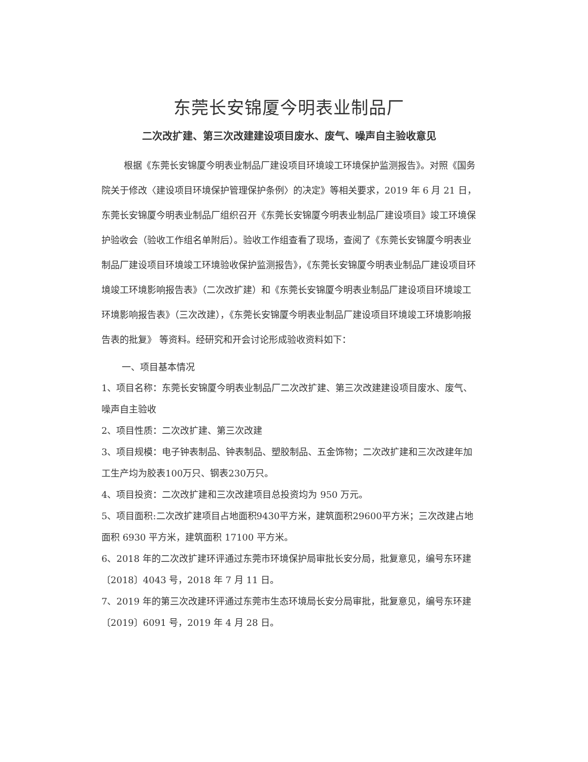东莞长安锦厦今明表业制品厂
二次改扩建、第三次改建建设项目废水、废气、噪声自主验收意见
根据《东莞长安锦厦今明表业制品厂建设项目环境竣工环境保护监测报告》。对照《国务院关于修改〈建设项目环境保护管理保护条例〉的决定》等相关要求，2019 年 6 月 21 日，东莞长安锦厦今明表业制品厂组织召开《东莞长安锦厦今明表业制品厂建设项目》竣工环境保护验收会（验收工作组名单附后）。验收工作组查看了现场，查阅了《东莞长安锦厦今明表业制品厂建设项目环境竣工环境验收保护监测报告》，《东莞长安锦厦今明表业制品厂建设项目环境竣工环境影响报告表》（二次改扩建）和《东莞长安锦厦今明表业制品厂建设项目环境竣工环境影响报告表》（三次改建），《东莞长安锦厦今明表业制品厂建设项目环境竣工环境影响报告表的批复》 等资料。经研究和开会讨论形成验收资料如下：
一、项目基本情况
1、项目名称：东莞长安锦厦今明表业制品厂二次改扩建、第三次改建建设项目废水、废气、噪声自主验收
2、项目性质：二次改扩建、第三次改建
3、项目规模：电子钟表制品、钟表制品、塑胶制品、五金饰物；二次改扩建和三次改建年加工生产均为胶表100万只、钢表230万只。
4、项目投资：二次改扩建和三次改建项目总投资均为 950 万元。
5、项目面积:二次改扩建项目占地面积9430平方米，建筑面积29600平方米；三次改建占地面积 6930 平方米，建筑面积 17100 平方米。
6、2018 年的二次改扩建环评通过东莞市环境保护局审批长安分局，批复意见，编号东环建〔2018〕4043 号，2018 年 7 月 11 日。
7、2019 年的第三次改建环评通过东莞市生态环境局长安分局审批，批复意见，编号东环建〔2019〕6091 号，2019 年 4 月 28 日。